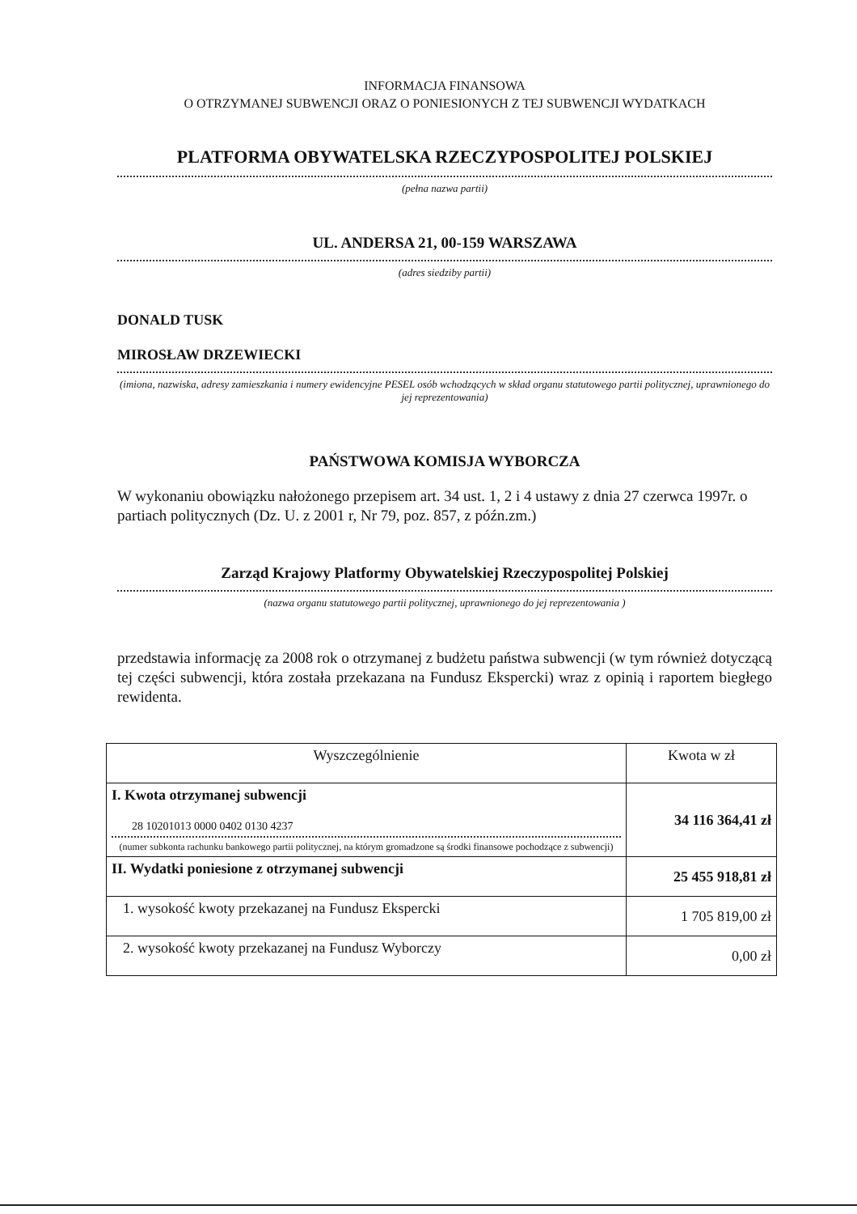INFORMACJA FINANSOWA
O OTRZYMANEJ SUBWENCJI ORAZ O PONIESIONYCH Z TEJ SUBWENCJI WYDATKACH
PLATFORMA OBYWATELSKA RZECZYPOSPOLITEJ POLSKIEJ
(pełna nazwa partii)
UL. ANDERSA 21, 00-159 WARSZAWA
(adres siedziby partii)
DONALD TUSK
MIROSŁAW DRZEWIECKI
(imiona, nazwiska, adresy zamieszkania i numery ewidencyjne PESEL osób wchodzących w skład organu statutowego partii politycznej, uprawnionego do jej reprezentowania)
PAŃSTWOWA KOMISJA WYBORCZA
W wykonaniu obowiązku nałożonego przepisem art. 34 ust. 1, 2 i 4 ustawy z dnia 27 czerwca 1997r. o partiach politycznych (Dz. U. z 2001 r, Nr 79, poz. 857, z późn.zm.)
Zarząd Krajowy Platformy Obywatelskiej Rzeczypospolitej Polskiej
(nazwa organu statutowego partii politycznej, uprawnionego do jej reprezentowania )
przedstawia informację za 2008 rok o otrzymanej z budżetu państwa subwencji (w tym również dotyczącą tej części subwencji, która została przekazana na Fundusz Ekspercki) wraz z opinią i raportem biegłego rewidenta.
| Wyszczególnienie | Kwota w zł |
| --- | --- |
| I. Kwota otrzymanej subwencji 28 10201013 0000 0402 0130 4237 (numer subkonta rachunku bankowego partii politycznej, na którym gromadzone są środki finansowe pochodzące z subwencji) | 34 116 364,41 zł |
| II. Wydatki poniesione z otrzymanej subwencji | 25 455 918,81 zł |
| 1. wysokość kwoty przekazanej na Fundusz Ekspercki | 1 705 819,00 zł |
| 2. wysokość kwoty przekazanej na Fundusz Wyborczy | 0,00 zł |